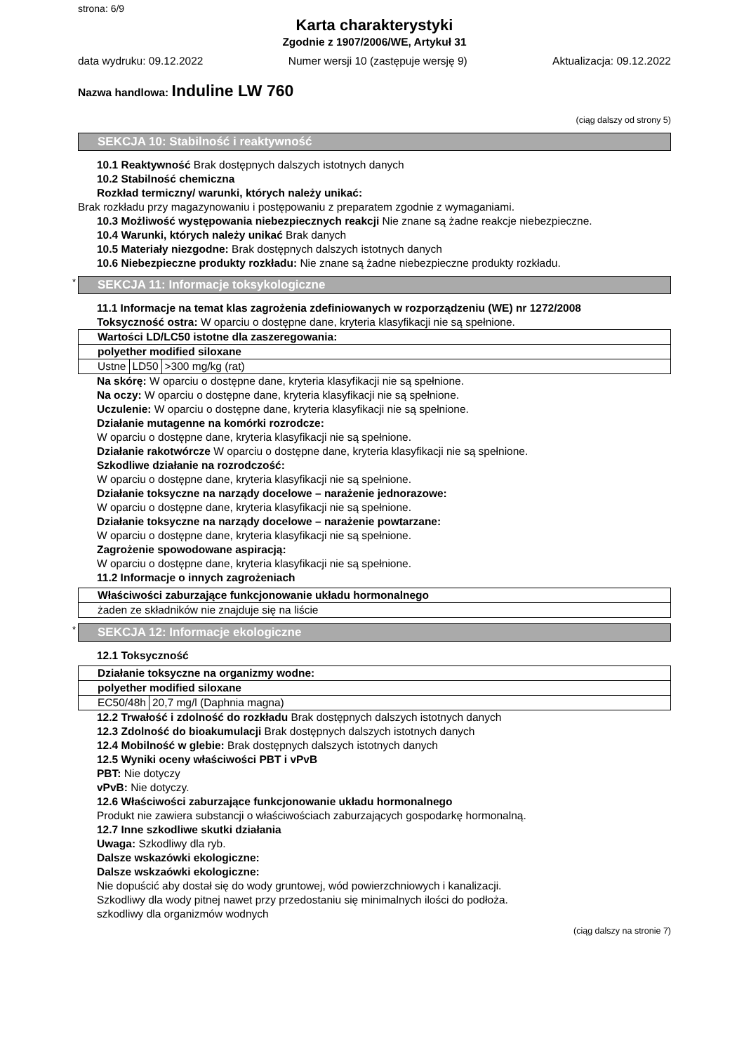strona: 6/9
Karta charakterystyki
Zgodnie z 1907/2006/WE, Artykuł 31
data wydruku: 09.12.2022 Numer wersji 10 (zastępuje wersję 9) Aktualizacja: 09.12.2022
Nazwa handlowa: Induline LW 760
(ciąg dalszy od strony 5)
SEKCJA 10: Stabilność i reaktywność
10.1 Reaktywność Brak dostępnych dalszych istotnych danych
10.2 Stabilność chemiczna
Rozkład termiczny/ warunki, których należy unikać:
Brak rozkładu przy magazynowaniu i postępowaniu z preparatem zgodnie z wymaganiami.
10.3 Możliwość występowania niebezpiecznych reakcji Nie znane są żadne reakcje niebezpieczne.
10.4 Warunki, których należy unikać Brak danych
10.5 Materiały niezgodne: Brak dostępnych dalszych istotnych danych
10.6 Niebezpieczne produkty rozkładu: Nie znane są żadne niebezpieczne produkty rozkładu.
* SEKCJA 11: Informacje toksykologiczne
11.1 Informacje na temat klas zagrożenia zdefiniowanych w rozporządzeniu (WE) nr 1272/2008
Toksyczność ostra: W oparciu o dostępne dane, kryteria klasyfikacji nie są spełnione.
| Wartości LD/LC50 istotne dla zaszeregowania: | | |
| polyether modified siloxane | | |
| Ustne | LD50 | >300 mg/kg (rat) |
Na skórę: W oparciu o dostępne dane, kryteria klasyfikacji nie są spełnione.
Na oczy: W oparciu o dostępne dane, kryteria klasyfikacji nie są spełnione.
Uczulenie: W oparciu o dostępne dane, kryteria klasyfikacji nie są spełnione.
Działanie mutagenne na komórki rozrodcze:
W oparciu o dostępne dane, kryteria klasyfikacji nie są spełnione.
Działanie rakotwórcze W oparciu o dostępne dane, kryteria klasyfikacji nie są spełnione.
Szkodliwe działanie na rozrodczość:
W oparciu o dostępne dane, kryteria klasyfikacji nie są spełnione.
Działanie toksyczne na narządy docelowe – narażenie jednorazowe:
W oparciu o dostępne dane, kryteria klasyfikacji nie są spełnione.
Działanie toksyczne na narządy docelowe – narażenie powtarzane:
W oparciu o dostępne dane, kryteria klasyfikacji nie są spełnione.
Zagrożenie spowodowane aspiracją:
W oparciu o dostępne dane, kryteria klasyfikacji nie są spełnione.
11.2 Informacje o innych zagrożeniach
| Właściwości zaburzające funkcjonowanie układu hormonalnego |
| żaden ze składników nie znajduje się na liście |
* SEKCJA 12: Informacje ekologiczne
12.1 Toksyczność
| Działanie toksyczne na organizmy wodne: | |
| polyether modified siloxane | |
| EC50/48h | 20,7 mg/l (Daphnia magna) |
12.2 Trwałość i zdolność do rozkładu Brak dostępnych dalszych istotnych danych
12.3 Zdolność do bioakumulacji Brak dostępnych dalszych istotnych danych
12.4 Mobilność w glebie: Brak dostępnych dalszych istotnych danych
12.5 Wyniki oceny właściwości PBT i vPvB
PBT: Nie dotyczy
vPvB: Nie dotyczy.
12.6 Właściwości zaburzające funkcjonowanie układu hormonalnego
Produkt nie zawiera substancji o właściwościach zaburzających gospodarkę hormonalną.
12.7 Inne szkodliwe skutki działania
Uwaga: Szkodliwy dla ryb.
Dalsze wskazówki ekologiczne:
Dalsze wskzaówki ekologiczne:
Nie dopuścić aby dostał się do wody gruntowej, wód powierzchniowych i kanalizacji.
Szkodliwy dla wody pitnej nawet przy przedostaniu się minimalnych ilości do podłoża.
szkodliwy dla organizmów wodnych
(ciąg dalszy na stronie 7)